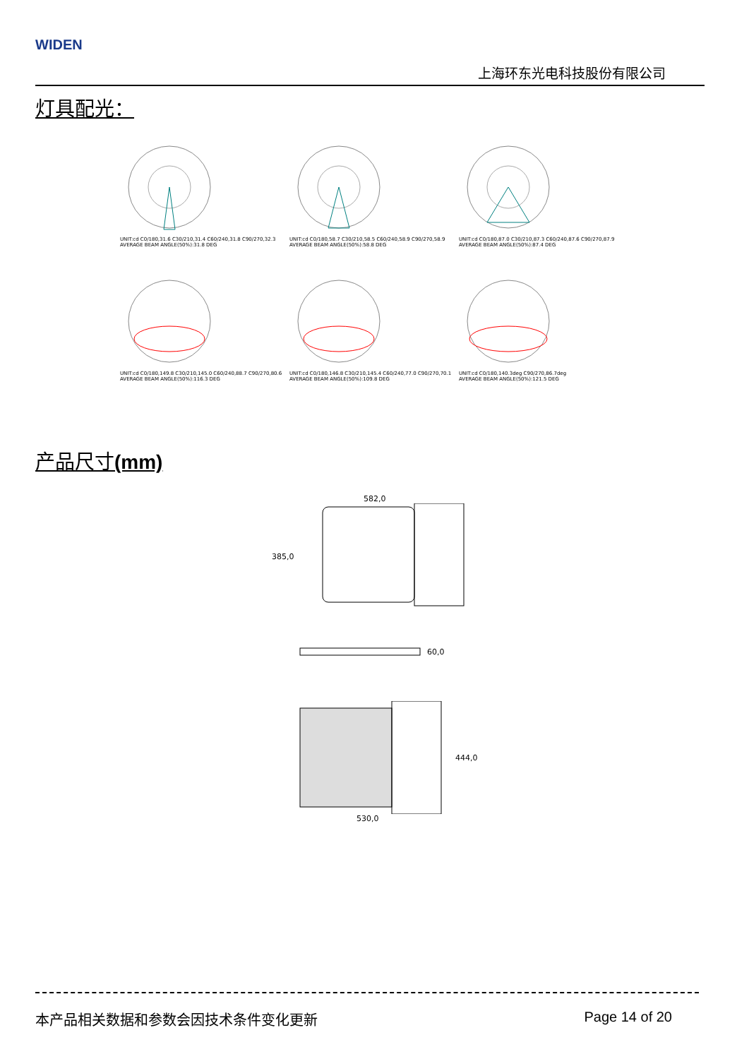WIDEN
上海环东光电科技股份有限公司
灯具配光：
UNIT:cd C0/180,31.6 C30/210,31.4 C60/240,31.8 C90/270,32.3
AVERAGE BEAM ANGLE(50%):31.8 DEG
UNIT:cd C0/180,58.7 C30/210,58.5 C60/240,58.9 C90/270,58.9
AVERAGE BEAM ANGLE(50%):58.8 DEG
UNIT:cd C0/180,87.0 C30/210,87.3 C60/240,87.6 C90/270,87.9
AVERAGE BEAM ANGLE(50%):87.4 DEG
UNIT:cd C0/180,149.8 C30/210,145.0 C60/240,88.7 C90/270,80.6
AVERAGE BEAM ANGLE(50%):116.3 DEG
UNIT:cd C0/180,146.8 C30/210,145.4 C60/240,77.0 C90/270,70.1
AVERAGE BEAM ANGLE(50%):109.8 DEG
UNIT:cd C0/180,140.3deg C90/270,86.7deg
AVERAGE BEAM ANGLE(50%):121.5 DEG
产品尺寸(mm)
582,0
385,0
60,0
444,0
530,0
本产品相关数据和参数会因技术条件变化更新 Page 14 of 20